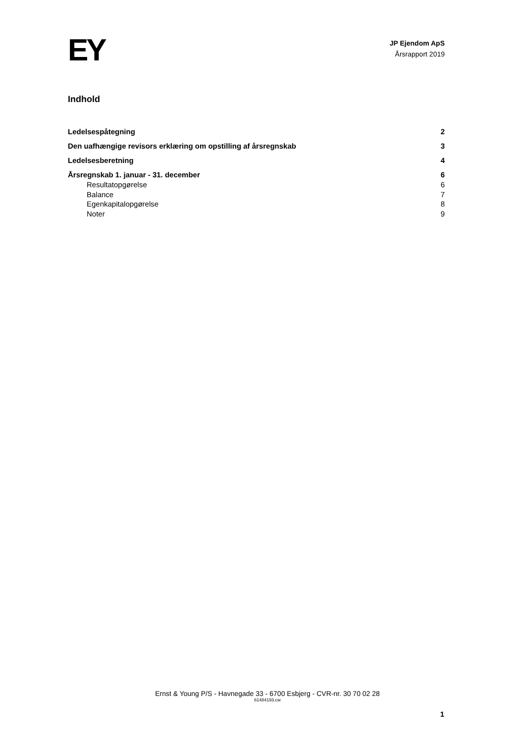EY
JP Ejendom ApS
Årsrapport 2019
Indhold
Ledelsespåtegning 2
Den uafhængige revisors erklæring om opstilling af årsregnskab 3
Ledelsesberetning 4
Årsregnskab 1. januar - 31. december 6
Resultatopgørelse 6
Balance 7
Egenkapitalopgørelse 8
Noter 9
Ernst & Young P/S - Havnegade 33 - 6700 Esbjerg - CVR-nr. 30 70 02 28
61484193.cw
1